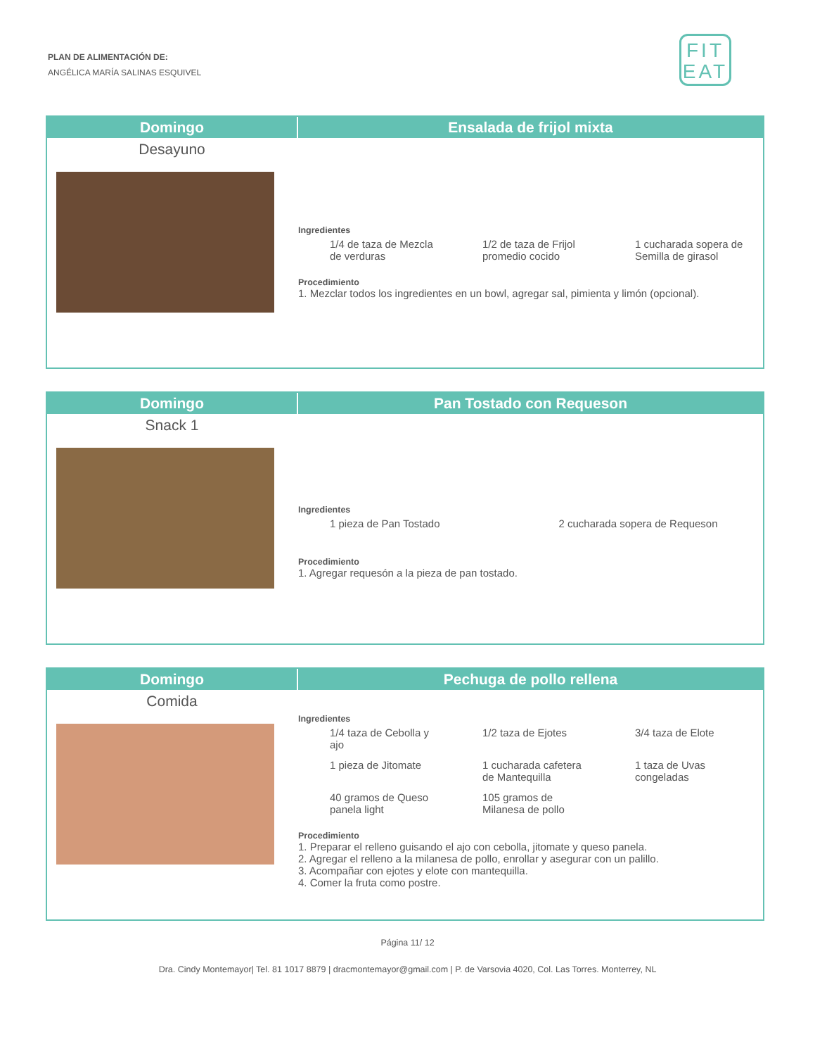PLAN DE ALIMENTACIÓN DE:
ANGÉLICA MARÍA SALINAS ESQUIVEL
FIT EAT
Domingo Ensalada de frijol mixta
Desayuno
Ingredientes
1/4 de taza de Mezcla de verduras
1/2 de taza de Frijol promedio cocido
1 cucharada sopera de Semilla de girasol
Procedimiento
1. Mezclar todos los ingredientes en un bowl, agregar sal, pimienta y limón (opcional).
Domingo Pan Tostado con Requeson
Snack 1
Ingredientes
1 pieza de Pan Tostado
2 cucharada sopera de Requeson
Procedimiento
1. Agregar requesón a la pieza de pan tostado.
Domingo Pechuga de pollo rellena
Comida
Ingredientes
1/4 taza de Cebolla y ajo
1/2 taza de Ejotes
3/4 taza de Elote
1 pieza de Jitomate
1 cucharada cafetera de Mantequilla
1 taza de Uvas congeladas
40 gramos de Queso panela light
105 gramos de Milanesa de pollo
Procedimiento
1. Preparar el relleno guisando el ajo con cebolla, jitomate y queso panela.
2. Agregar el relleno a la milanesa de pollo, enrollar y asegurar con un palillo.
3. Acompañar con ejotes y elote con mantequilla.
4. Comer la fruta como postre.
Página 11/ 12
Dra. Cindy Montemayor| Tel. 81 1017 8879 | dracmontemayor@gmail.com | P. de Varsovia 4020, Col. Las Torres. Monterrey, NL